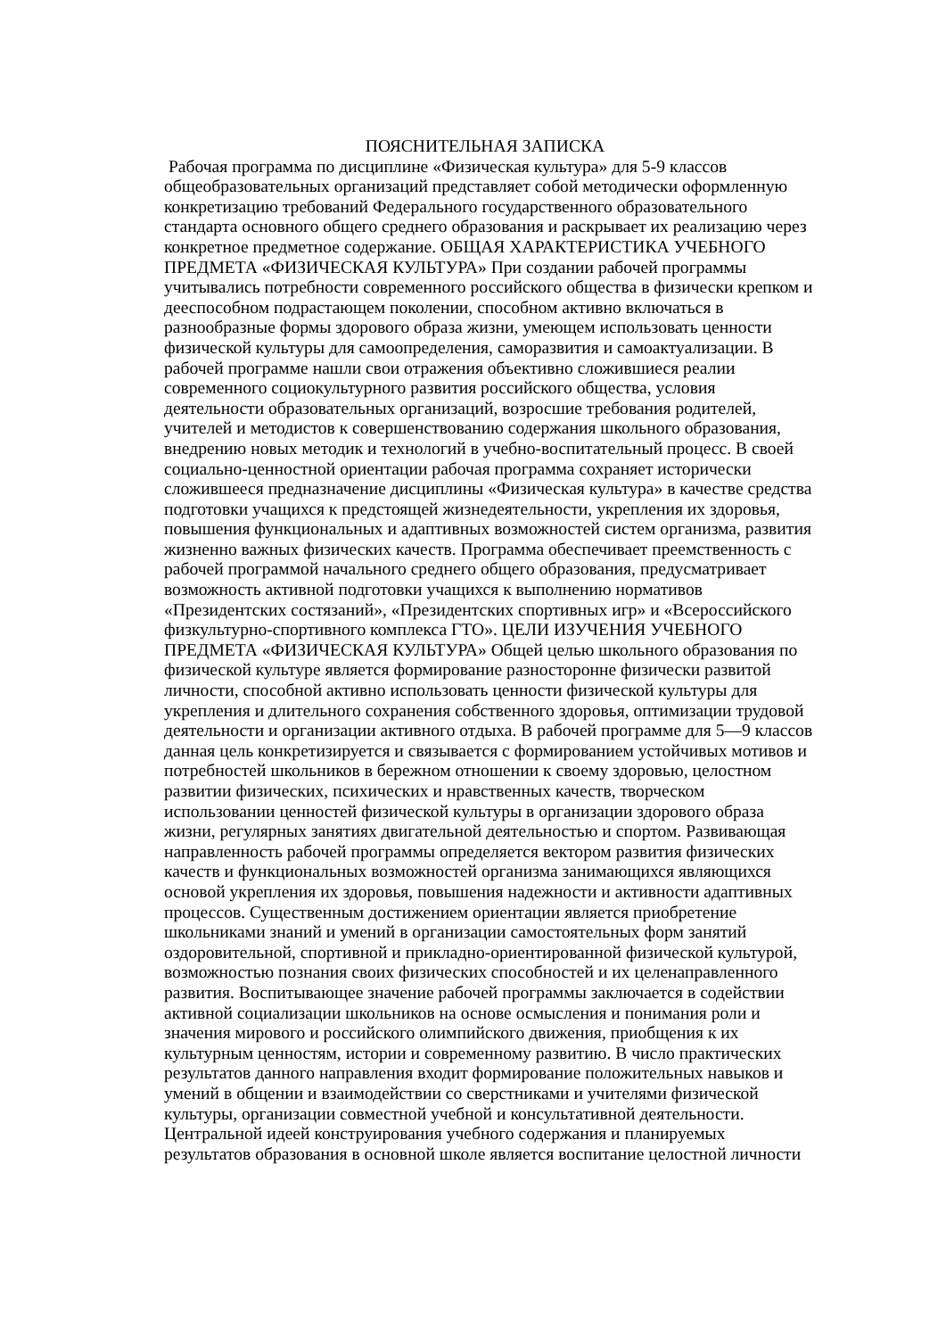ПОЯСНИТЕЛЬНАЯ ЗАПИСКА
Рабочая программа по дисциплине «Физическая культура» для 5-9 классов
общеобразовательных организаций представляет собой методически оформленную
конкретизацию требований Федерального государственного образовательного
стандарта основного общего среднего образования и раскрывает их реализацию через
конкретное предметное содержание. ОБЩАЯ ХАРАКТЕРИСТИКА УЧЕБНОГО
ПРЕДМЕТА «ФИЗИЧЕСКАЯ КУЛЬТУРА» При создании рабочей программы
учитывались потребности современного российского общества в физически крепком и
дееспособном подрастающем поколении, способном активно включаться в
разнообразные формы здорового образа жизни, умеющем использовать ценности
физической культуры для самоопределения, саморазвития и самоактуализации. В
рабочей программе нашли свои отражения объективно сложившиеся реалии
современного социокультурного развития российского общества, условия
деятельности образовательных организаций, возросшие требования родителей,
учителей и методистов к совершенствованию содержания школьного образования,
внедрению новых методик и технологий в учебно-воспитательный процесс. В своей
социально-ценностной ориентации рабочая программа сохраняет исторически
сложившееся предназначение дисциплины «Физическая культура» в качестве средства
подготовки учащихся к предстоящей жизнедеятельности, укрепления их здоровья,
повышения функциональных и адаптивных возможностей систем организма, развития
жизненно важных физических качеств. Программа обеспечивает преемственность с
рабочей программой начального среднего общего образования, предусматривает
возможность активной подготовки учащихся к выполнению нормативов
«Президентских состязаний», «Президентских спортивных игр» и «Всероссийского
физкультурно-спортивного комплекса ГТО». ЦЕЛИ ИЗУЧЕНИЯ УЧЕБНОГО
ПРЕДМЕТА «ФИЗИЧЕСКАЯ КУЛЬТУРА» Общей целью школьного образования по
физической культуре является формирование разносторонне физически развитой
личности, способной активно использовать ценности физической культуры для
укрепления и длительного сохранения собственного здоровья, оптимизации трудовой
деятельности и организации активного отдыха. В рабочей программе для 5—9 классов
данная цель конкретизируется и связывается с формированием устойчивых мотивов и
потребностей школьников в бережном отношении к своему здоровью, целостном
развитии физических, психических и нравственных качеств, творческом
использовании ценностей физической культуры в организации здорового образа
жизни, регулярных занятиях двигательной деятельностью и спортом. Развивающая
направленность рабочей программы определяется вектором развития физических
качеств и функциональных возможностей организма занимающихся являющихся
основой укрепления их здоровья, повышения надежности и активности адаптивных
процессов. Существенным достижением ориентации является приобретение
школьниками знаний и умений в организации самостоятельных форм занятий
оздоровительной, спортивной и прикладно-ориентированной физической культурой,
возможностью познания своих физических способностей и их целенаправленного
развития. Воспитывающее значение рабочей программы заключается в содействии
активной социализации школьников на основе осмысления и понимания роли и
значения мирового и российского олимпийского движения, приобщения к их
культурным ценностям, истории и современному развитию. В число практических
результатов данного направления входит формирование положительных навыков и
умений в общении и взаимодействии со сверстниками и учителями физической
культуры, организации совместной учебной и консультативной деятельности.
Центральной идеей конструирования учебного содержания и планируемых
результатов образования в основной школе является воспитание целостной личности